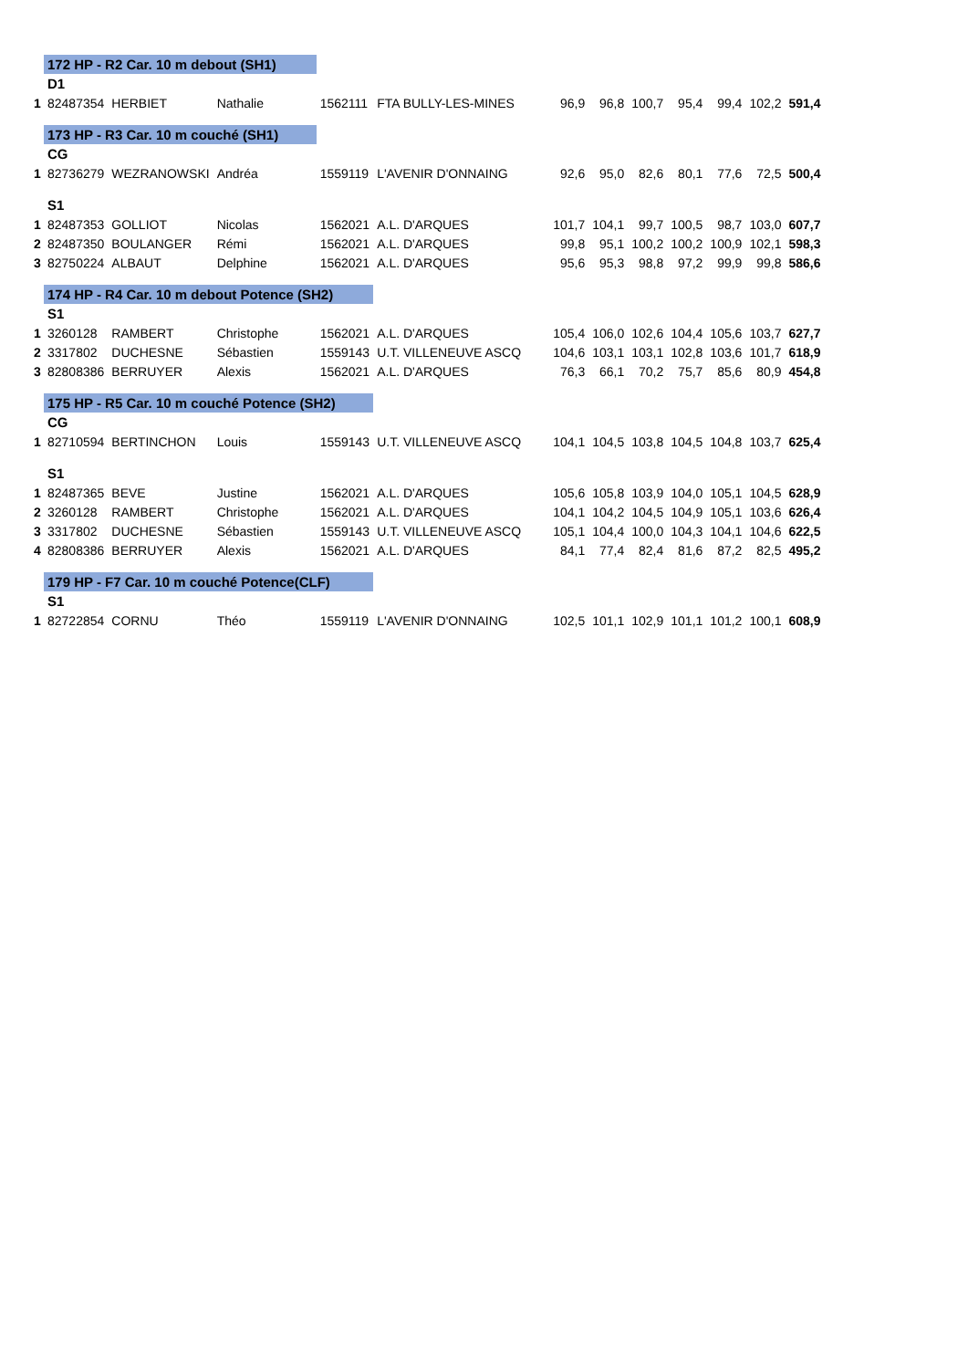| | 172 HP - R2 Car. 10 m debout (SH1) | | | | | | | | | | | |
| | D1 | | | | | | | | | | | |
| 1 | 82487354 | HERBIET | Nathalie | 1562111 | FTA BULLY-LES-MINES | 96,9 | 96,8 | 100,7 | 95,4 | 99,4 | 102,2 | 591,4 |
| | 173 HP - R3 Car. 10 m couché (SH1) | | | | | | | | | | | |
| | CG | | | | | | | | | | | |
| 1 | 82736279 | WEZRANOWSKI | Andréa | 1559119 | L'AVENIR D'ONNAING | 92,6 | 95,0 | 82,6 | 80,1 | 77,6 | 72,5 | 500,4 |
| | S1 | | | | | | | | | | | |
| 1 | 82487353 | GOLLIOT | Nicolas | 1562021 | A.L. D'ARQUES | 101,7 | 104,1 | 99,7 | 100,5 | 98,7 | 103,0 | 607,7 |
| 2 | 82487350 | BOULANGER | Rémi | 1562021 | A.L. D'ARQUES | 99,8 | 95,1 | 100,2 | 100,2 | 100,9 | 102,1 | 598,3 |
| 3 | 82750224 | ALBAUT | Delphine | 1562021 | A.L. D'ARQUES | 95,6 | 95,3 | 98,8 | 97,2 | 99,9 | 99,8 | 586,6 |
| | 174 HP - R4 Car. 10 m debout Potence (SH2) | | | | | | | | | | | |
| | S1 | | | | | | | | | | | |
| 1 | 3260128 | RAMBERT | Christophe | 1562021 | A.L. D'ARQUES | 105,4 | 106,0 | 102,6 | 104,4 | 105,6 | 103,7 | 627,7 |
| 2 | 3317802 | DUCHESNE | Sébastien | 1559143 | U.T. VILLENEUVE ASCQ | 104,6 | 103,1 | 103,1 | 102,8 | 103,6 | 101,7 | 618,9 |
| 3 | 82808386 | BERRUYER | Alexis | 1562021 | A.L. D'ARQUES | 76,3 | 66,1 | 70,2 | 75,7 | 85,6 | 80,9 | 454,8 |
| | 175 HP - R5 Car. 10 m couché Potence (SH2) | | | | | | | | | | | |
| | CG | | | | | | | | | | | |
| 1 | 82710594 | BERTINCHON | Louis | 1559143 | U.T. VILLENEUVE ASCQ | 104,1 | 104,5 | 103,8 | 104,5 | 104,8 | 103,7 | 625,4 |
| | S1 | | | | | | | | | | | |
| 1 | 82487365 | BEVE | Justine | 1562021 | A.L. D'ARQUES | 105,6 | 105,8 | 103,9 | 104,0 | 105,1 | 104,5 | 628,9 |
| 2 | 3260128 | RAMBERT | Christophe | 1562021 | A.L. D'ARQUES | 104,1 | 104,2 | 104,5 | 104,9 | 105,1 | 103,6 | 626,4 |
| 3 | 3317802 | DUCHESNE | Sébastien | 1559143 | U.T. VILLENEUVE ASCQ | 105,1 | 104,4 | 100,0 | 104,3 | 104,1 | 104,6 | 622,5 |
| 4 | 82808386 | BERRUYER | Alexis | 1562021 | A.L. D'ARQUES | 84,1 | 77,4 | 82,4 | 81,6 | 87,2 | 82,5 | 495,2 |
| | 179 HP - F7 Car. 10 m couché Potence(CLF) | | | | | | | | | | | |
| | S1 | | | | | | | | | | | |
| 1 | 82722854 | CORNU | Théo | 1559119 | L'AVENIR D'ONNAING | 102,5 | 101,1 | 102,9 | 101,1 | 101,2 | 100,1 | 608,9 |